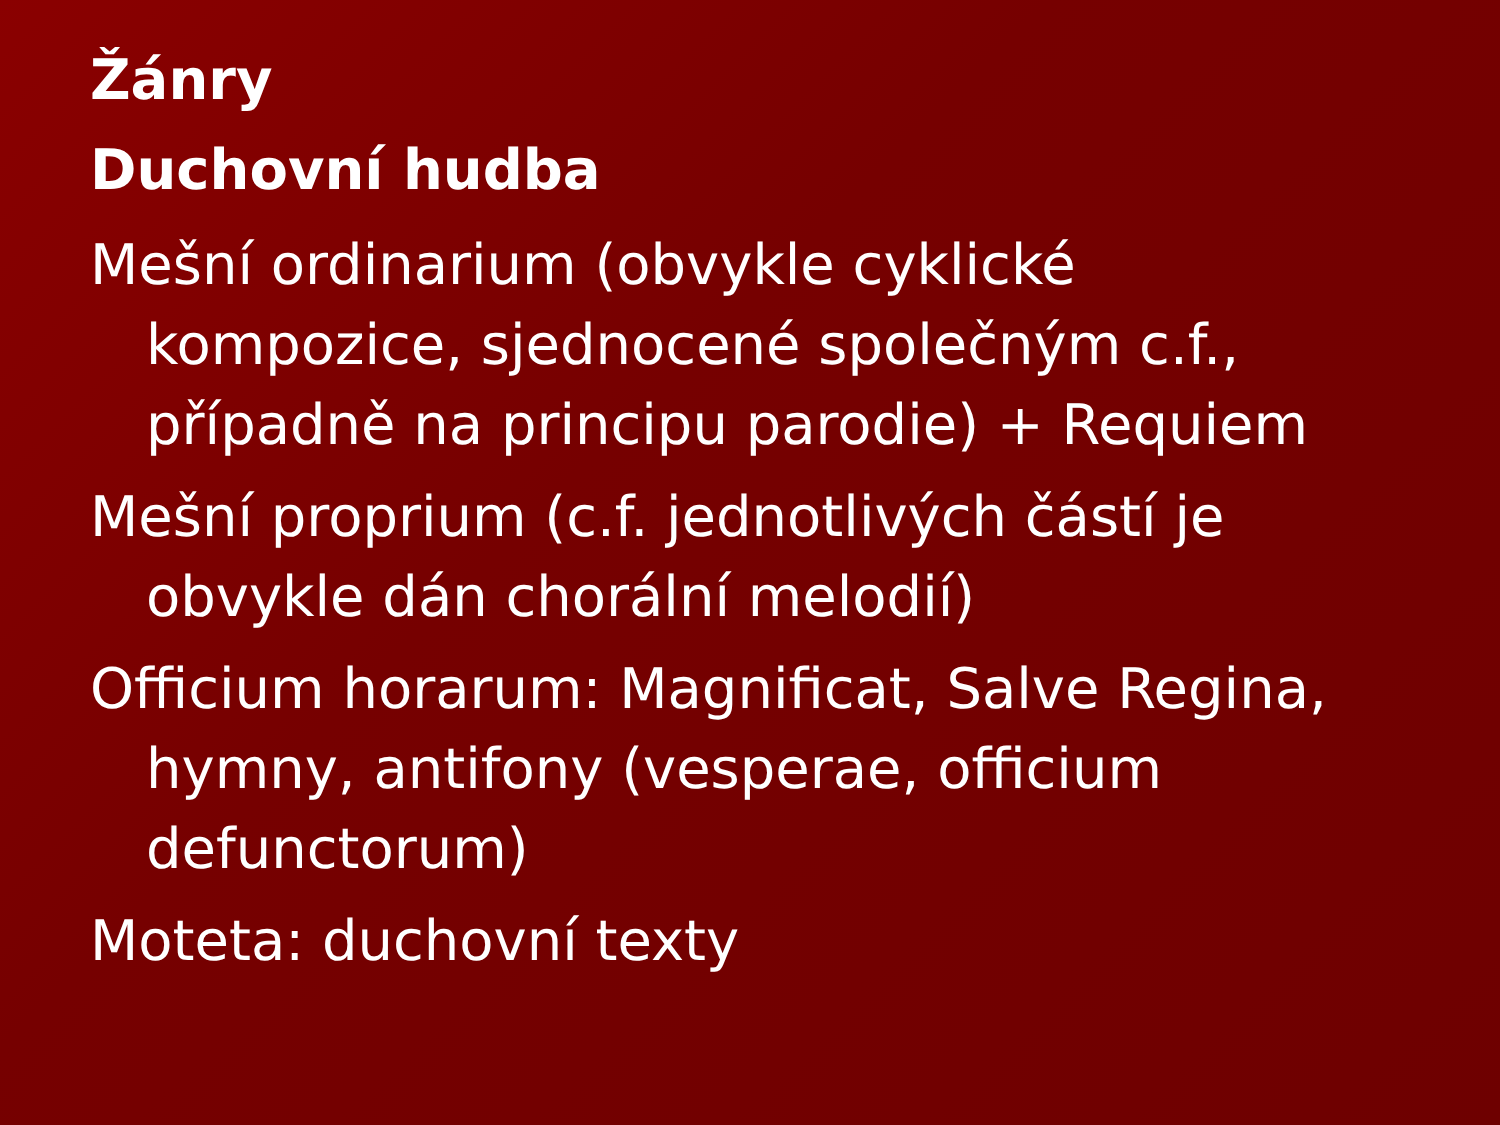Žánry
Duchovní hudba
Mešní ordinarium (obvykle cyklické kompozice, sjednocené společným c.f., případně na principu parodie) + Requiem
Mešní proprium (c.f. jednotlivých částí je obvykle dán chorální melodií)
Officium horarum: Magnificat, Salve Regina, hymny, antifony (vesperae, officium defunctorum)
Moteta: duchovní texty